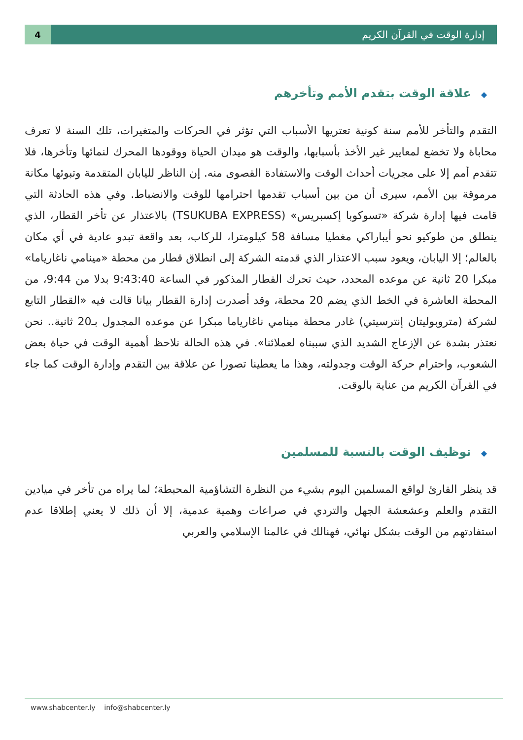4 إدارة الوقت في القرآن الكريم
◆علاقة الوقت بتقدم الأمم وتأخرهم
التقدم والتأخر للأمم سنة كونية تعتريها الأسباب التي تؤثر في الحركات والمتغيرات، تلك السنة لا تعرف محاباة ولا تخضع لمعايير غير الأخذ بأسبابها، والوقت هو ميدان الحياة ووقودها المحرك لنمائها وتأخرها، فلا تتقدم أمم إلا على مجريات أحداث الوقت والاستفادة القصوى منه. إن الناظر لليابان المتقدمة وتبوئها مكانة مرموقة بين الأمم، سيرى أن من بين أسباب تقدمها احترامها للوقت والانضباط. وفي هذه الحادثة التي قامت فيها إدارة شركة «تسوكوبا إكسبريس» (TSUKUBA EXPRESS) بالاعتذار عن تأخر القطار، الذي ينطلق من طوكيو نحو أيباراكي مغطيا مسافة 58 كيلومترا، للركاب، بعد واقعة تبدو عادية في أي مكان بالعالم؛ إلا اليابان، ويعود سبب الاعتذار الذي قدمته الشركة إلى انطلاق قطار من محطة «مينامي ناغاریاما» مبكرا 20 ثانية عن موعده المحدد، حيث تحرك القطار المذكور في الساعة 9:43:40 بدلا من 9:44، من المحطة العاشرة في الخط الذي يضم 20 محطة، وقد أصدرت إدارة القطار بيانا قالت فيه «القطار التابع لشركة (متروبوليتان إنترسيتي) غادر محطة مينامي ناغارياما مبكرا عن موعده المجدول بـ20 ثانية.. نحن نعتذر بشدة عن الإزعاج الشديد الذي سببناه لعملائنا». في هذه الحالة نلاحظ أهمية الوقت في حياة بعض الشعوب، واحترام حركة الوقت وجدولته، وهذا ما يعطينا تصورا عن علاقة بين التقدم وإدارة الوقت كما جاء في القرآن الكريم من عناية بالوقت.
◆توظيف الوقت بالنسبة للمسلمين
قد ينظر القارئ لواقع المسلمين اليوم بشيء من النظرة التشاؤمية المحبطة؛ لما يراه من تأخر في ميادين التقدم والعلم وعشعشة الجهل والتردي في صراعات وهمية عدمية، إلا أن ذلك لا يعني إطلاقا عدم استفادتهم من الوقت بشكل نهائي، فهنالك في عالمنا الإسلامي والعربي
www.shabcenter.ly info@shabcenter.ly